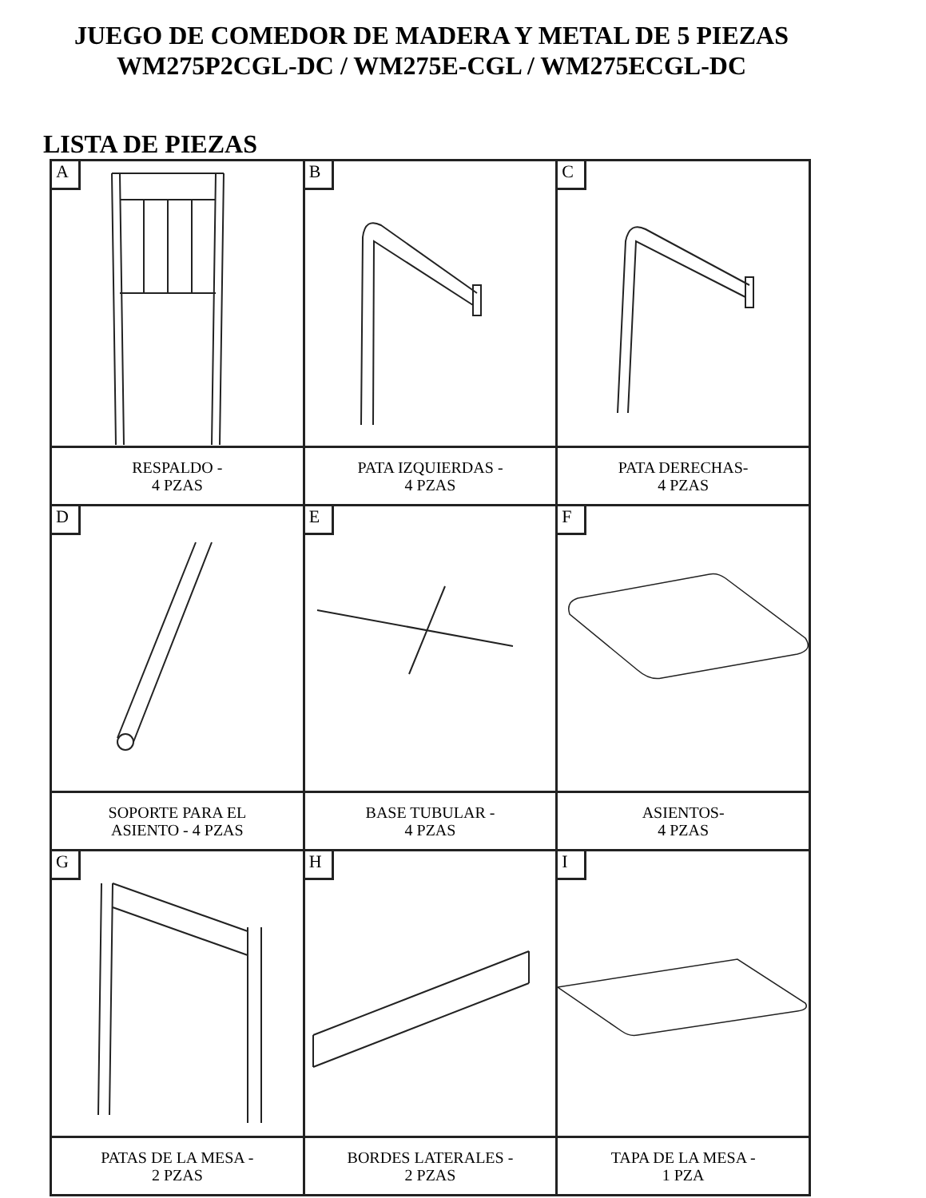JUEGO DE COMEDOR DE MADERA Y METAL DE 5 PIEZAS
WM275P2CGL-DC / WM275E-CGL / WM275ECGL-DC
LISTA DE PIEZAS
| A | B | C |
| RESPALDO - 4 PZAS | PATA IZQUIERDAS - 4 PZAS | PATA DERECHAS- 4 PZAS |
| D | E | F |
| SOPORTE PARA EL ASIENTO - 4 PZAS | BASE TUBULAR - 4 PZAS | ASIENTOS- 4 PZAS |
| G | H | I |
| PATAS DE LA MESA - 2 PZAS | BORDES LATERALES - 2 PZAS | TAPA DE LA MESA - 1 PZA |